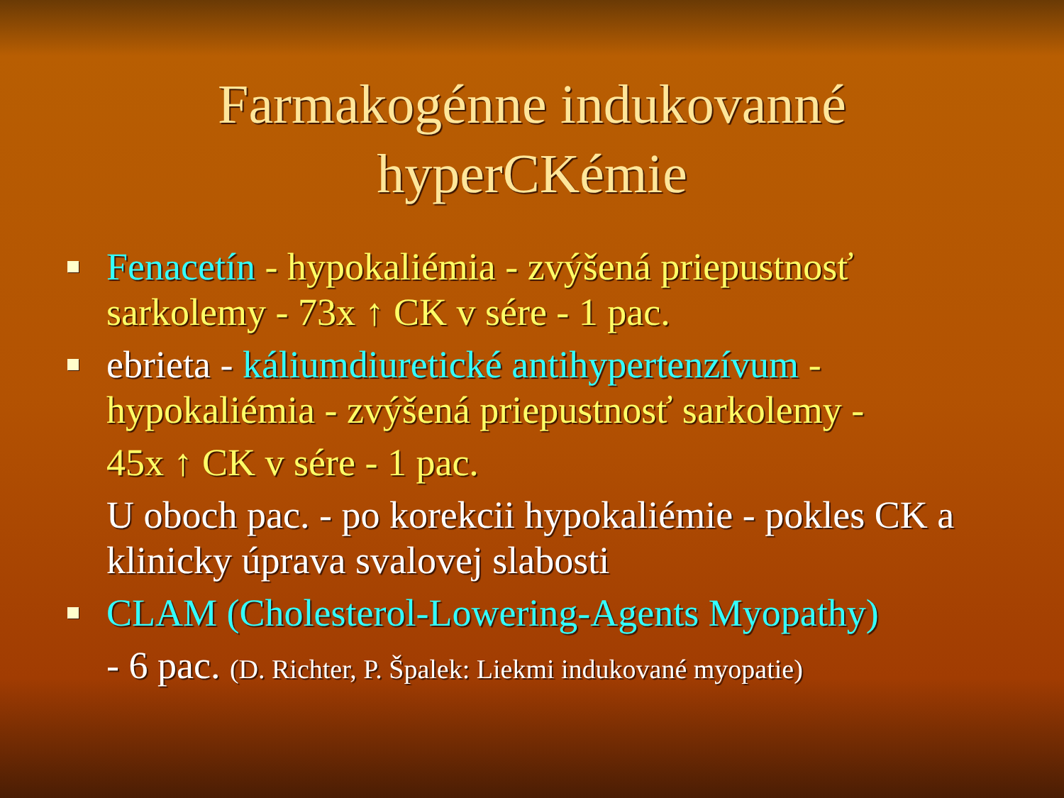Farmakogénne indukovanné
hyperCKémie
Fenacetín - hypokaliémia - zvýšená priepustnosť sarkolemy - 73x ↑ CK v sére - 1 pac.
ebrieta - káliumdiuretické antihypertenzívum - hypokaliémia - zvýšená priepustnosť sarkolemy -
45x ↑ CK v sére - 1 pac.
U oboch pac. - po korekcii hypokaliémie - pokles CK a klinicky úprava svalovej slabosti
CLAM (Cholesterol-Lowering-Agents Myopathy)
- 6 pac. (D. Richter, P. Špalek: Liekmi indukované myopatie)